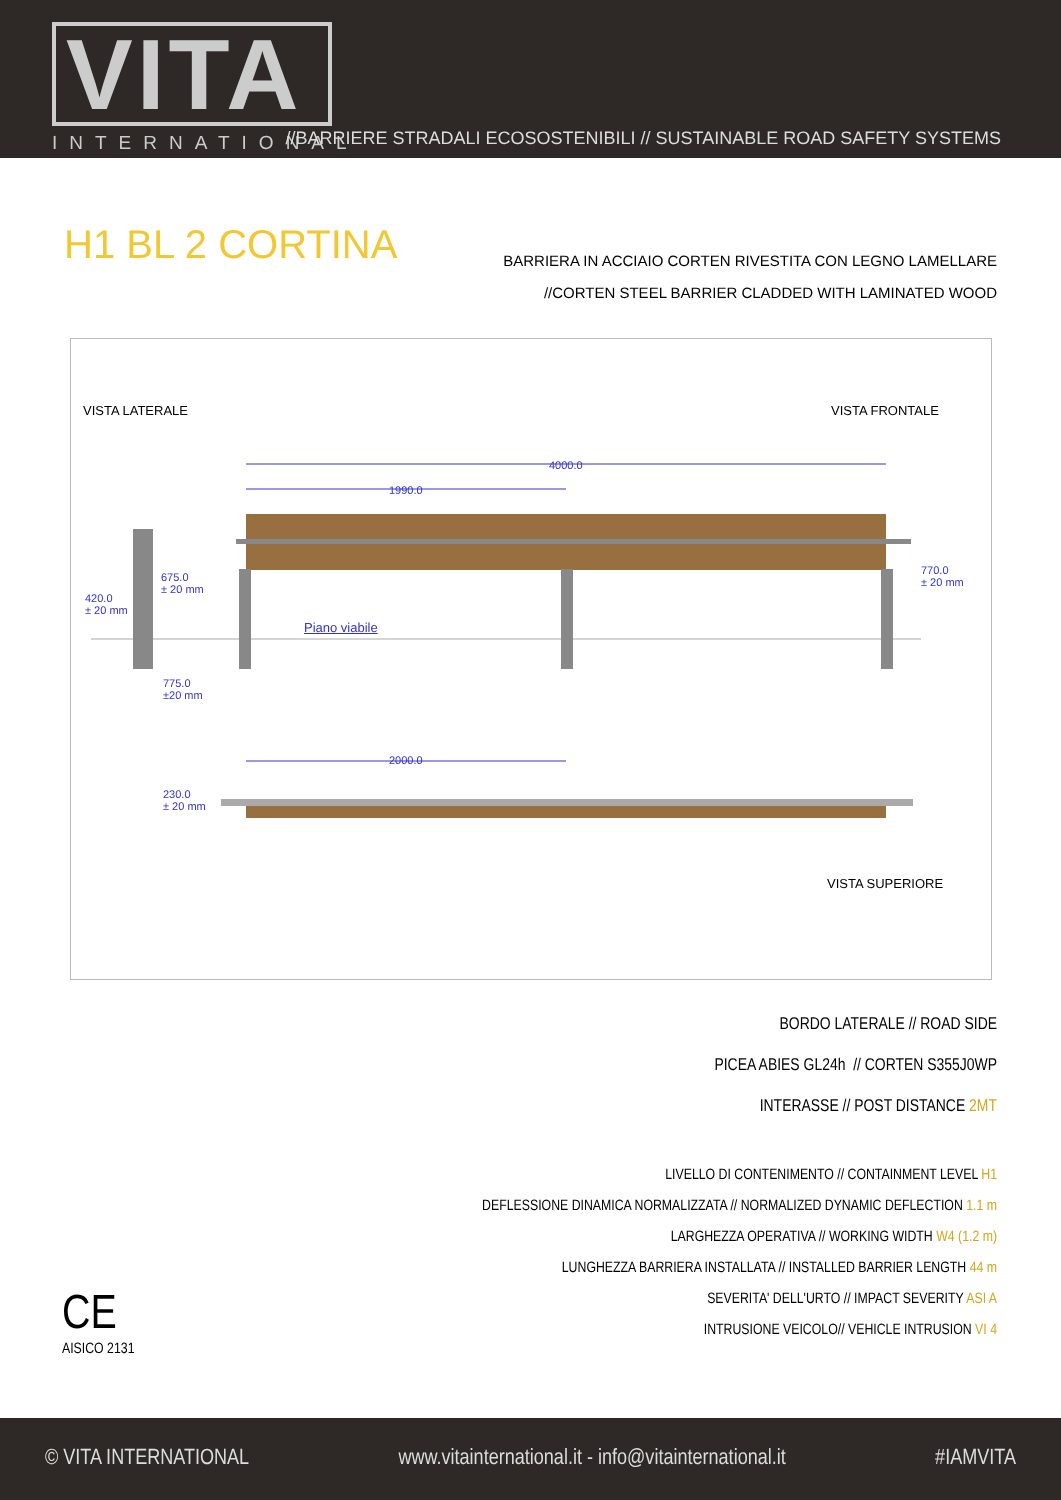VITA
INTERNATIONAL
//BARRIERE STRADALI ECOSOSTENIBILI // SUSTAINABLE ROAD SAFETY SYSTEMS
H1 BL 2 CORTINA
BARRIERA IN ACCIAIO CORTEN RIVESTITA CON LEGNO LAMELLARE
//CORTEN STEEL BARRIER CLADDED WITH LAMINATED WOOD
VISTA LATERALE VISTA FRONTALE
4000.0
1990.0
675.0
± 20 mm
420.0
± 20 mm
770.0
± 20 mm
Piano viabile
775.0
±20 mm
2000.0
230.0
± 20 mm
VISTA SUPERIORE
BORDO LATERALE // ROAD SIDE
PICEA ABIES GL24h // CORTEN S355J0WP
INTERASSE // POST DISTANCE 2MT
LIVELLO DI CONTENIMENTO // CONTAINMENT LEVEL H1
DEFLESSIONE DINAMICA NORMALIZZATA // NORMALIZED DYNAMIC DEFLECTION 1.1 m
LARGHEZZA OPERATIVA // WORKING WIDTH W4 (1.2 m)
LUNGHEZZA BARRIERA INSTALLATA // INSTALLED BARRIER LENGTH 44 m
SEVERITA' DELL'URTO // IMPACT SEVERITY ASI A
INTRUSIONE VEICOLO// VEHICLE INTRUSION VI 4
CE
AISICO 2131
© VITA INTERNATIONAL www.vitainternational.it - info@vitainternational.it #IAMVITA